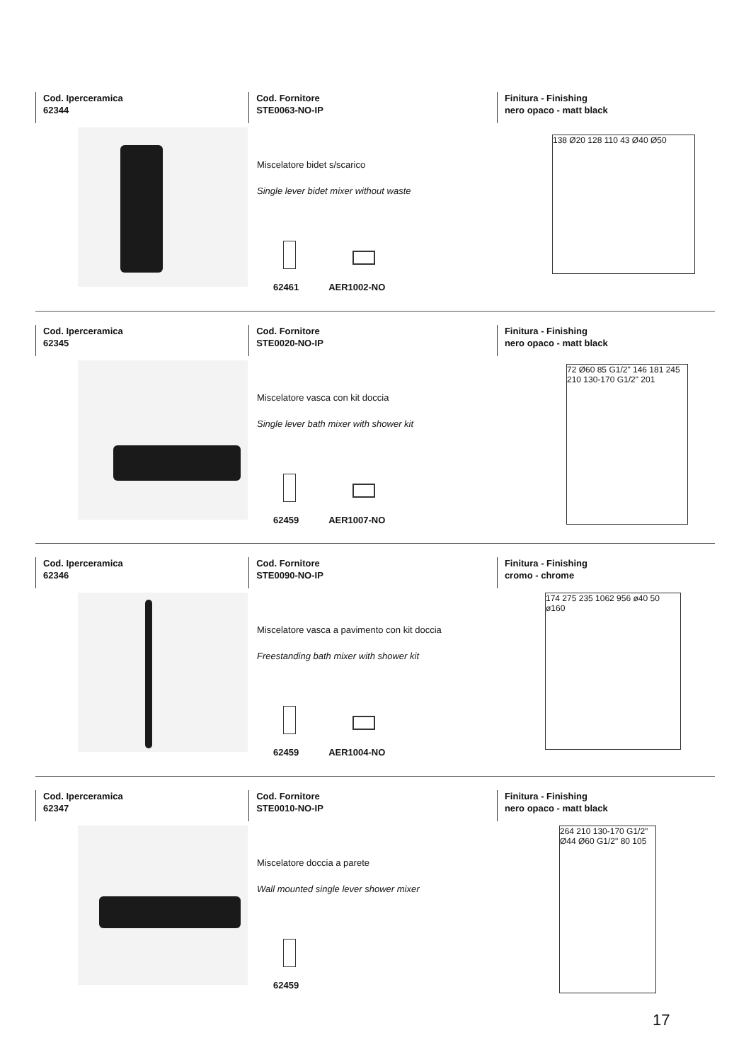Cod. Iperceramica
62344
Cod. Fornitore
STE0063-NO-IP
Finitura - Finishing
nero opaco - matt black
Miscelatore bidet s/scarico
Single lever bidet mixer without waste
62461 AER1002-NO
138 Ø20 128 110 43 Ø40 Ø50
Cod. Iperceramica
62345
Cod. Fornitore
STE0020-NO-IP
Finitura - Finishing
nero opaco - matt black
Miscelatore vasca con kit doccia
Single lever bath mixer with shower kit
62459 AER1007-NO
72 Ø60 85 G1/2" 146 181 245 210 130-170 G1/2" 201
Cod. Iperceramica
62346
Cod. Fornitore
STE0090-NO-IP
Finitura - Finishing
cromo - chrome
Miscelatore vasca a pavimento con kit doccia
Freestanding bath mixer with shower kit
62459 AER1004-NO
174 275 235 1062 956 ø40 50 ø160
Cod. Iperceramica
62347
Cod. Fornitore
STE0010-NO-IP
Finitura - Finishing
nero opaco - matt black
Miscelatore doccia a parete
Wall mounted single lever shower mixer
62459
264 210 130-170 G1/2" Ø44 Ø60 G1/2" 80 105
17